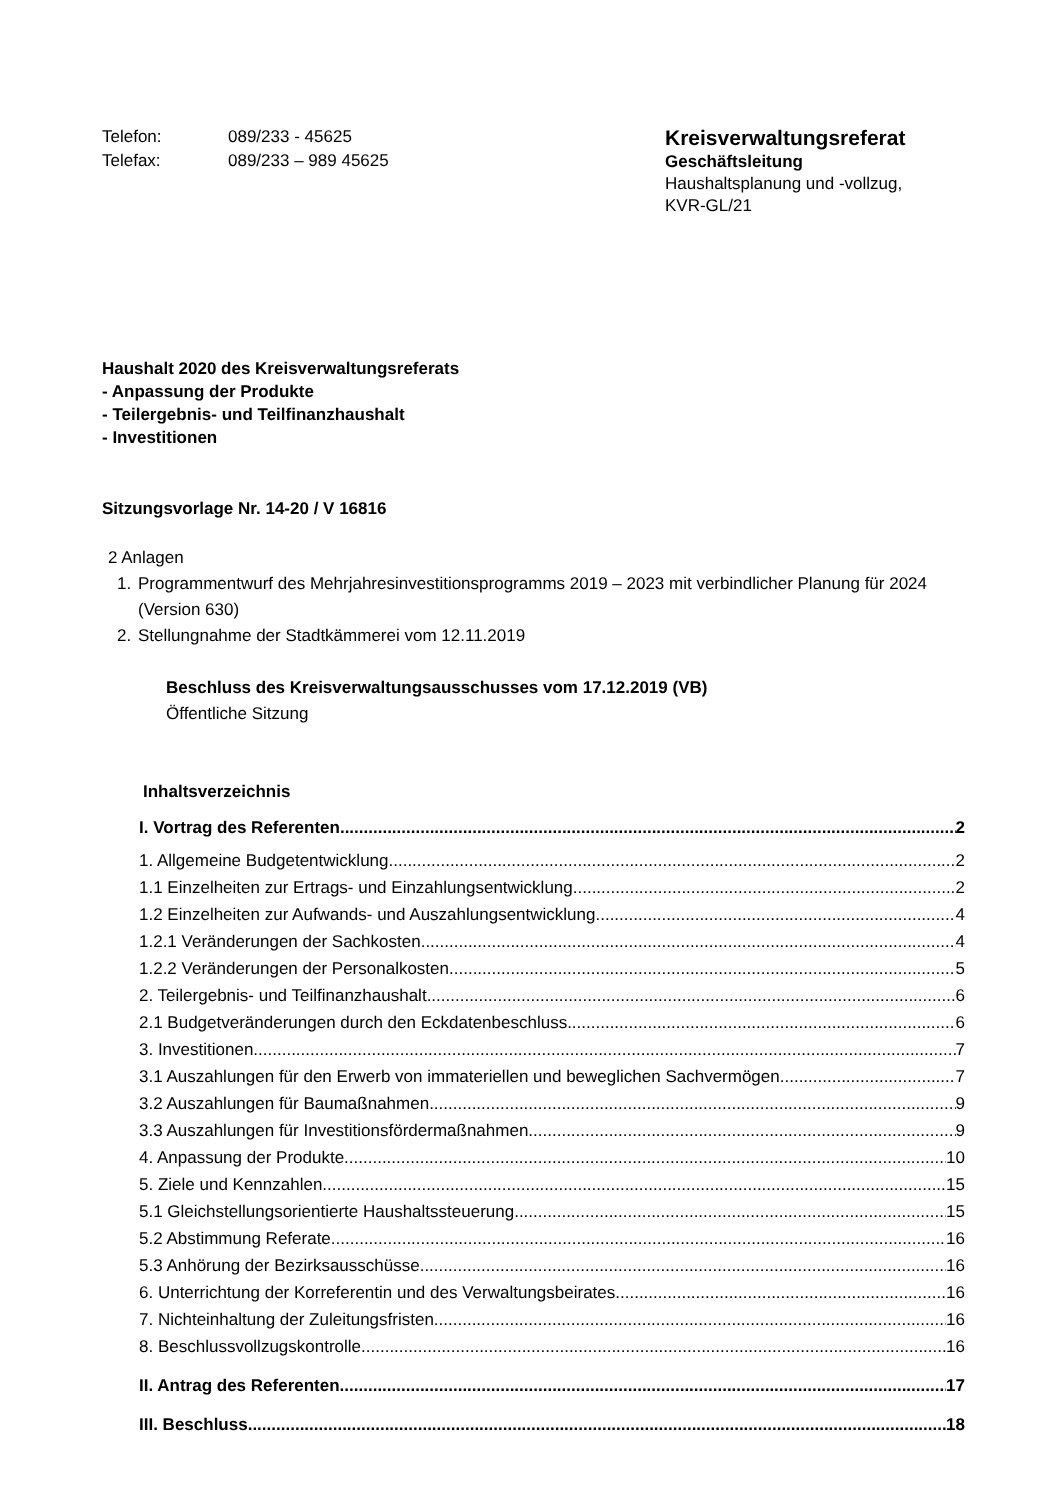Telefon: 089/233 - 45625
Telefax: 089/233 – 989 45625
Kreisverwaltungsreferat
Geschäftsleitung
Haushaltsplanung und -vollzug,
KVR-GL/21
Haushalt 2020 des Kreisverwaltungsreferats
- Anpassung der Produkte
- Teilergebnis- und Teilfinanzhaushalt
- Investitionen
Sitzungsvorlage Nr. 14-20 / V 16816
2 Anlagen
1. Programmentwurf des Mehrjahresinvestitionsprogramms 2019 – 2023 mit verbindlicher Planung für 2024 (Version 630)
2. Stellungnahme der Stadtkämmerei vom 12.11.2019
Beschluss des Kreisverwaltungsausschusses vom 17.12.2019 (VB)
Öffentliche Sitzung
Inhaltsverzeichnis
I. Vortrag des Referenten 2
1. Allgemeine Budgetentwicklung 2
1.1 Einzelheiten zur Ertrags- und Einzahlungsentwicklung 2
1.2 Einzelheiten zur Aufwands- und Auszahlungsentwicklung 4
1.2.1 Veränderungen der Sachkosten 4
1.2.2 Veränderungen der Personalkosten 5
2. Teilergebnis- und Teilfinanzhaushalt 6
2.1 Budgetveränderungen durch den Eckdatenbeschluss 6
3. Investitionen 7
3.1 Auszahlungen für den Erwerb von immateriellen und beweglichen Sachvermögen 7
3.2 Auszahlungen für Baumaßnahmen 9
3.3 Auszahlungen für Investitionsfördermaßnahmen 9
4. Anpassung der Produkte 10
5. Ziele und Kennzahlen 15
5.1 Gleichstellungsorientierte Haushaltssteuerung 15
5.2 Abstimmung Referate 16
5.3 Anhörung der Bezirksausschüsse 16
6. Unterrichtung der Korreferentin und des Verwaltungsbeirates 16
7. Nichteinhaltung der Zuleitungsfristen 16
8. Beschlussvollzugskontrolle 16
II. Antrag des Referenten 17
III. Beschluss 18